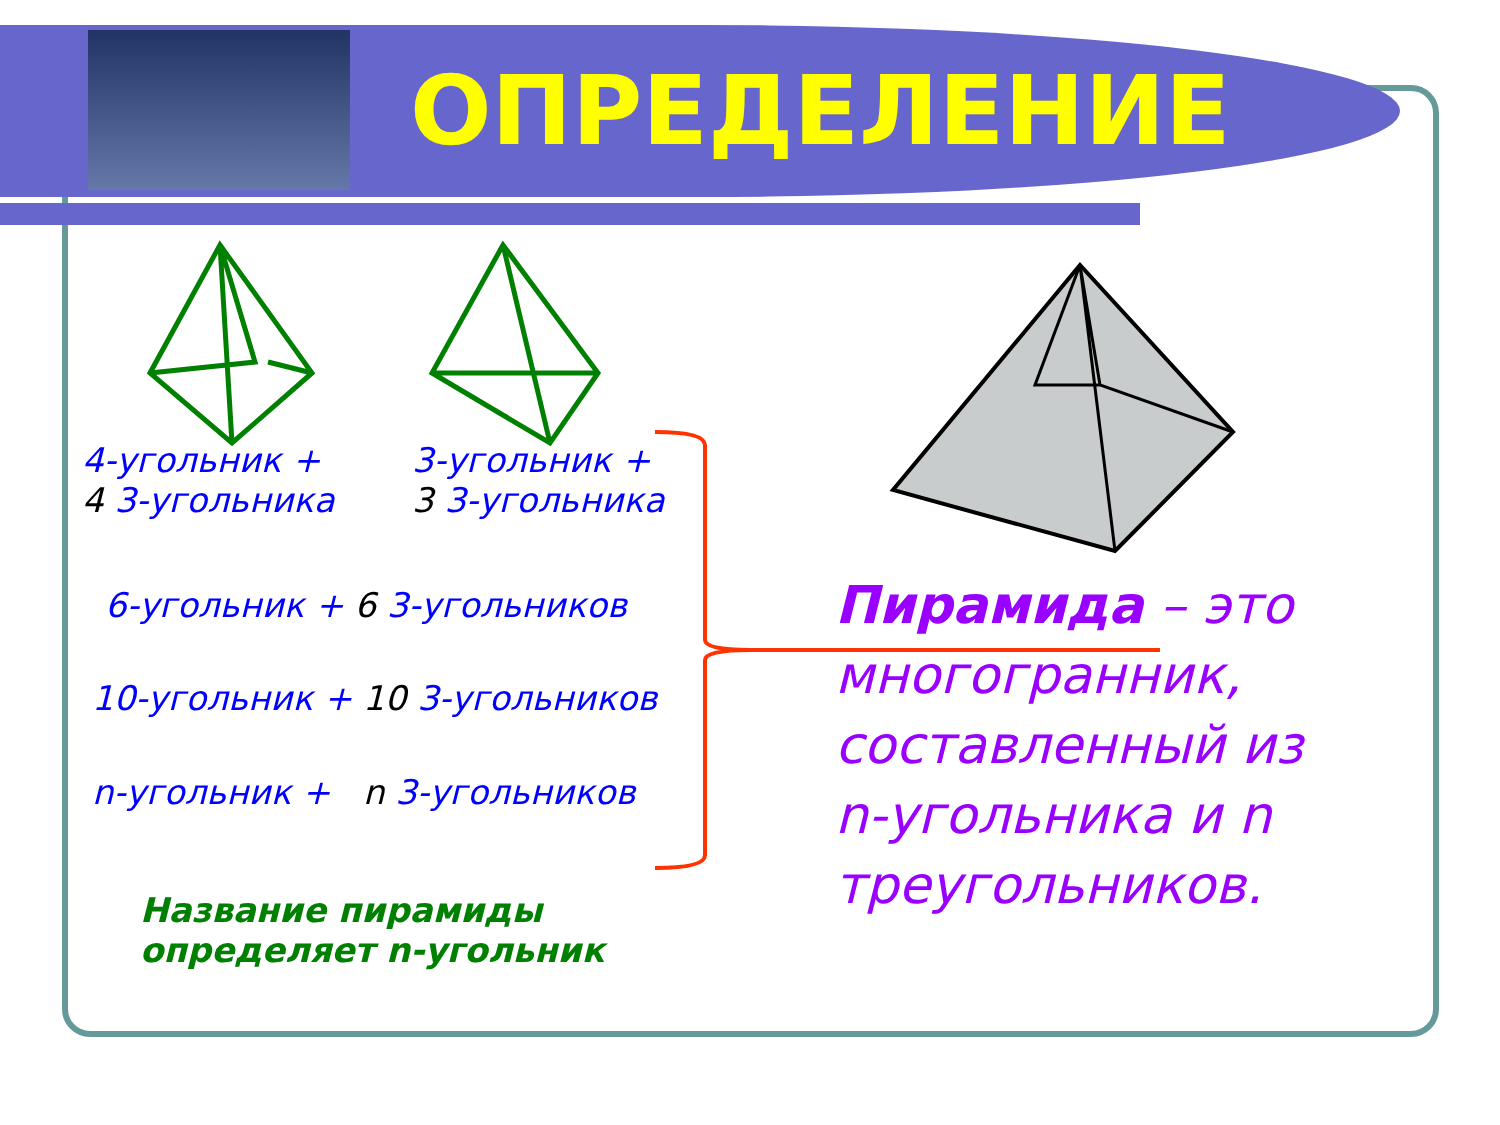ОПРЕДЕЛЕНИЕ
4-угольник +
4 3-угольника
3-угольник +
3 3-угольника
6-угольник + 6 3-угольников
10-угольник + 10 3-угольников
n-угольник + n 3-угольников
Пирамида – это многогранник, составленный из n-угольника и n треугольников.
Название пирамиды
определяет n-угольник